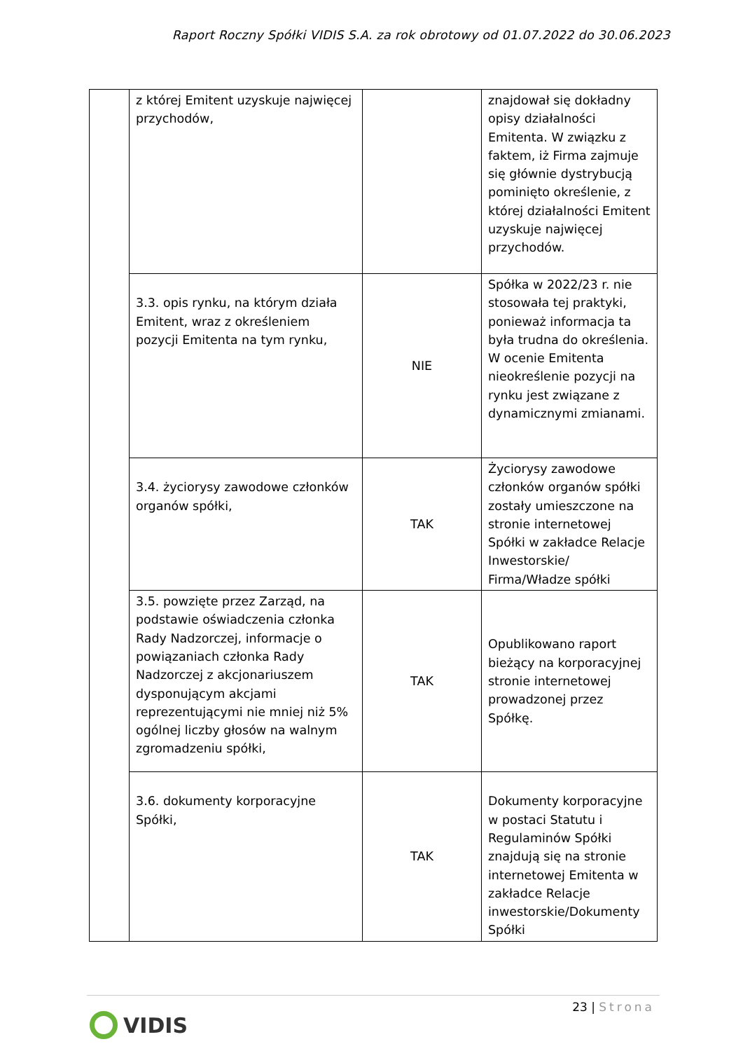Raport Roczny Spółki VIDIS S.A. za rok obrotowy od 01.07.2022 do 30.06.2023
| | z której Emitent uzyskuje najwięcej przychodów, | | znajdował się dokładny opisy działalności Emitenta. W związku z faktem, iż Firma zajmuje się głównie dystrybucją pominięto określenie, z której działalności Emitent uzyskuje najwięcej przychodów. |
| | 3.3. opis rynku, na którym działa Emitent, wraz z określeniem pozycji Emitenta na tym rynku, | NIE | Spółka w 2022/23 r. nie stosowała tej praktyki, ponieważ informacja ta była trudna do określenia. W ocenie Emitenta nieokreślenie pozycji na rynku jest związane z dynamicznymi zmianami. |
| | 3.4. życiorysy zawodowe członków organów spółki, | TAK | Życiorysy zawodowe członków organów spółki zostały umieszczone na stronie internetowej Spółki w zakładce Relacje Inwestorskie/ Firma/Władze spółki |
| | 3.5. powzięte przez Zarząd, na podstawie oświadczenia członka Rady Nadzorczej, informacje o powiązaniach członka Rady Nadzorczej z akcjonariuszem dysponującym akcjami reprezentującymi nie mniej niż 5% ogólnej liczby głosów na walnym zgromadzeniu spółki, | TAK | Opublikowano raport bieżący na korporacyjnej stronie internetowej prowadzonej przez Spółkę. |
| | 3.6. dokumenty korporacyjne Spółki, | TAK | Dokumenty korporacyjne w postaci Statutu i Regulaminów Spółki znajdują się na stronie internetowej Emitenta w zakładce Relacje inwestorskie/Dokumenty Spółki |
23 | Strona
VIDIS